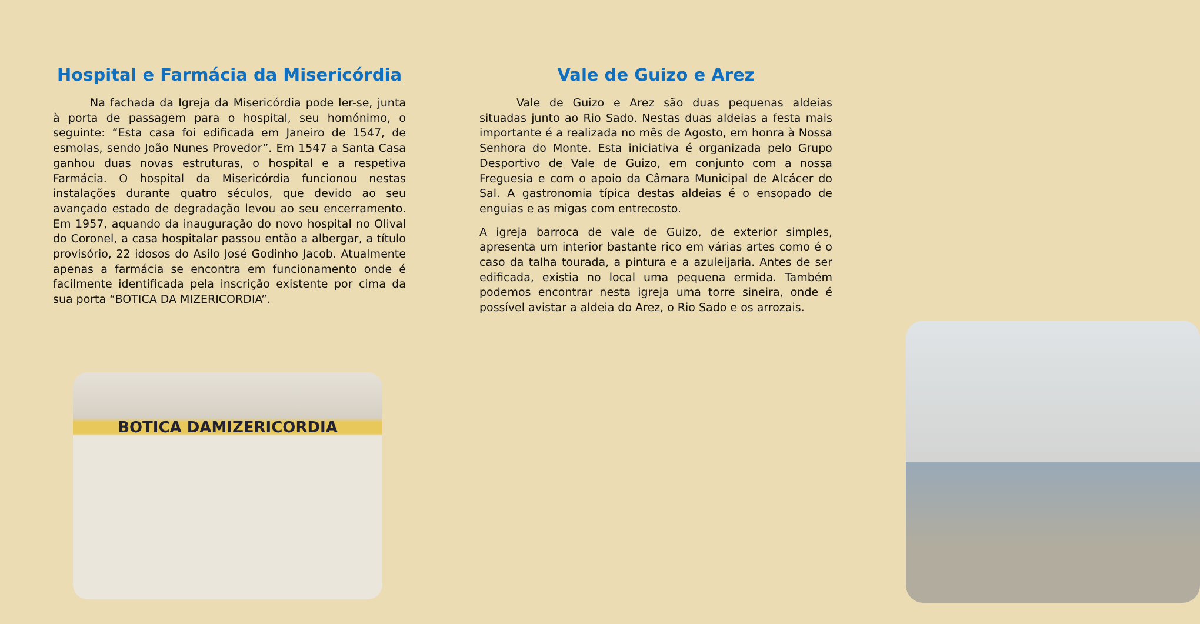Hospital e Farmácia da Misericórdia
Na fachada da Igreja da Misericórdia pode ler-se, junta à porta de passagem para o hospital, seu homónimo, o seguinte: “Esta casa foi edificada em Janeiro de 1547, de esmolas, sendo João Nunes Provedor”. Em 1547 a Santa Casa ganhou duas novas estruturas, o hospital e a respetiva Farmácia. O hospital da Misericórdia funcionou nestas instalações durante quatro séculos, que devido ao seu avançado estado de degradação levou ao seu encerramento. Em 1957, aquando da inauguração do novo hospital no Olival do Coronel, a casa hospitalar passou então a albergar, a título provisório, 22 idosos do Asilo José Godinho Jacob. Atualmente apenas a farmácia se encontra em funcionamento onde é facilmente identificada pela inscrição existente por cima da sua porta “BOTICA DA MIZERICORDIA”.
BOTICA DAMIZERICORDIA
Vale de Guizo e Arez
Vale de Guizo e Arez são duas pequenas aldeias situadas junto ao Rio Sado. Nestas duas aldeias a festa mais importante é a realizada no mês de Agosto, em honra à Nossa Senhora do Monte. Esta iniciativa é organizada pelo Grupo Desportivo de Vale de Guizo, em conjunto com a nossa Freguesia e com o apoio da Câmara Municipal de Alcácer do Sal. A gastronomia típica destas aldeias é o ensopado de enguias e as migas com entrecosto.
A igreja barroca de vale de Guizo, de exterior simples, apresenta um interior bastante rico em várias artes como é o caso da talha tourada, a pintura e a azuleijaria. Antes de ser edificada, existia no local uma pequena ermida. Também podemos encontrar nesta igreja uma torre sineira, onde é possível avistar a aldeia do Arez, o Rio Sado e os arrozais.